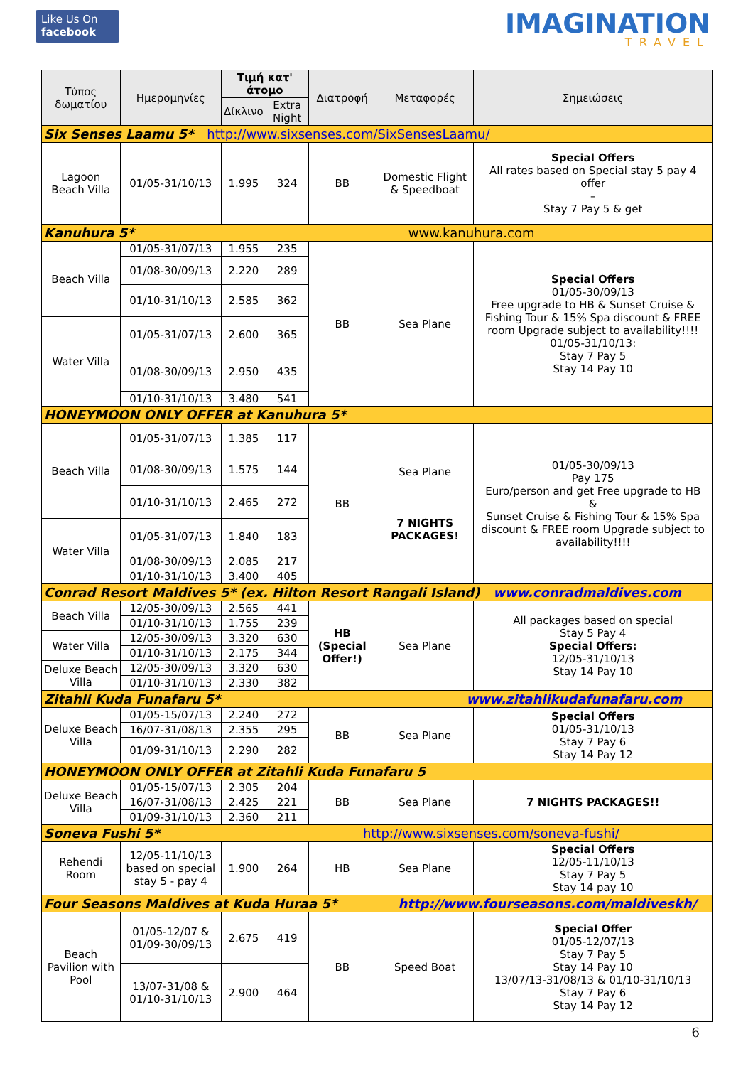Like Us On
facebook
IMAGINATION
TRAVEL
| Τύπος δωματίου | Ημερομηνίες | Τιμή κατ' άτομο | | Διατροφή | Μεταφορές | Σημειώσεις |
| --- | --- | --- | --- | --- | --- | --- |
| | | Δίκλινο | Extra Night | | | |
| Six Senses Laamu 5* http://www.sixsenses.com/SixSensesLaamu/ | | | | | | |
| Lagoon Beach Villa | 01/05-31/10/13 | 1.995 | 324 | BB | Domestic Flight & Speedboat | Special Offers All rates based on Special stay 5 pay 4 offer – Stay 7 Pay 5 & get |
| Kanuhura 5* www.kanuhura.com | | | | | | |
| Beach Villa | 01/05-31/07/13 | 1.955 | 235 | BB | Sea Plane | Special Offers 01/05-30/09/13 Free upgrade to HB & Sunset Cruise & Fishing Tour & 15% Spa discount & FREE room Upgrade subject to availability!!!! 01/05-31/10/13: Stay 7 Pay 5 Stay 14 Pay 10 |
| | 01/08-30/09/13 | 2.220 | 289 | | | |
| | 01/10-31/10/13 | 2.585 | 362 | | | |
| Water Villa | 01/05-31/07/13 | 2.600 | 365 | | | |
| | 01/08-30/09/13 | 2.950 | 435 | | | |
| | 01/10-31/10/13 | 3.480 | 541 | | | |
| HONEYMOON ONLY OFFER at Kanuhura 5* | | | | | | |
| Beach Villa | 01/05-31/07/13 | 1.385 | 117 | BB | Sea Plane 7 NIGHTS PACKAGES! | 01/05-30/09/13 Pay 175 Euro/person and get Free upgrade to HB & Sunset Cruise & Fishing Tour & 15% Spa discount & FREE room Upgrade subject to availability!!!! |
| | 01/08-30/09/13 | 1.575 | 144 | | | |
| | 01/10-31/10/13 | 2.465 | 272 | | | |
| Water Villa | 01/05-31/07/13 | 1.840 | 183 | | | |
| | 01/08-30/09/13 | 2.085 | 217 | | | |
| | 01/10-31/10/13 | 3.400 | 405 | | | |
| Conrad Resort Maldives 5* (ex. Hilton Resort Rangali Island) www.conradmaldives.com | | | | | | |
| Beach Villa | 12/05-30/09/13 | 2.565 | 441 | HB (Special Offer!) | Sea Plane | All packages based on special Stay 5 Pay 4 Special Offers: 12/05-31/10/13 Stay 14 Pay 10 |
| | 01/10-31/10/13 | 1.755 | 239 | | | |
| Water Villa | 12/05-30/09/13 | 3.320 | 630 | | | |
| | 01/10-31/10/13 | 2.175 | 344 | | | |
| Deluxe Beach Villa | 12/05-30/09/13 | 3.320 | 630 | | | |
| | 01/10-31/10/13 | 2.330 | 382 | | | |
| Zitahli Kuda Funafaru 5* www.zitahlikudafunafaru.com | | | | | | |
| Deluxe Beach Villa | 01/05-15/07/13 | 2.240 | 272 | BB | Sea Plane | Special Offers 01/05-31/10/13 Stay 7 Pay 6 Stay 14 Pay 12 |
| | 16/07-31/08/13 | 2.355 | 295 | | | |
| | 01/09-31/10/13 | 2.290 | 282 | | | |
| HONEYMOON ONLY OFFER at Zitahli Kuda Funafaru 5 | | | | | | |
| Deluxe Beach Villa | 01/05-15/07/13 | 2.305 | 204 | BB | Sea Plane | 7 NIGHTS PACKAGES!! |
| | 16/07-31/08/13 | 2.425 | 221 | | | |
| | 01/09-31/10/13 | 2.360 | 211 | | | |
| Soneva Fushi 5* http://www.sixsenses.com/soneva-fushi/ | | | | | | |
| Rehendi Room | 12/05-11/10/13 based on special stay 5 - pay 4 | 1.900 | 264 | HB | Sea Plane | Special Offers 12/05-11/10/13 Stay 7 Pay 5 Stay 14 pay 10 |
| Four Seasons Maldives at Kuda Huraa 5* http://www.fourseasons.com/maldiveskh/ | | | | | | |
| Beach Pavilion with Pool | 01/05-12/07 & 01/09-30/09/13 | 2.675 | 419 | BB | Speed Boat | Special Offer 01/05-12/07/13 Stay 7 Pay 5 Stay 14 Pay 10 13/07/13-31/08/13 & 01/10-31/10/13 Stay 7 Pay 6 Stay 14 Pay 12 |
| | 13/07-31/08 & 01/10-31/10/13 | 2.900 | 464 | | | |
6